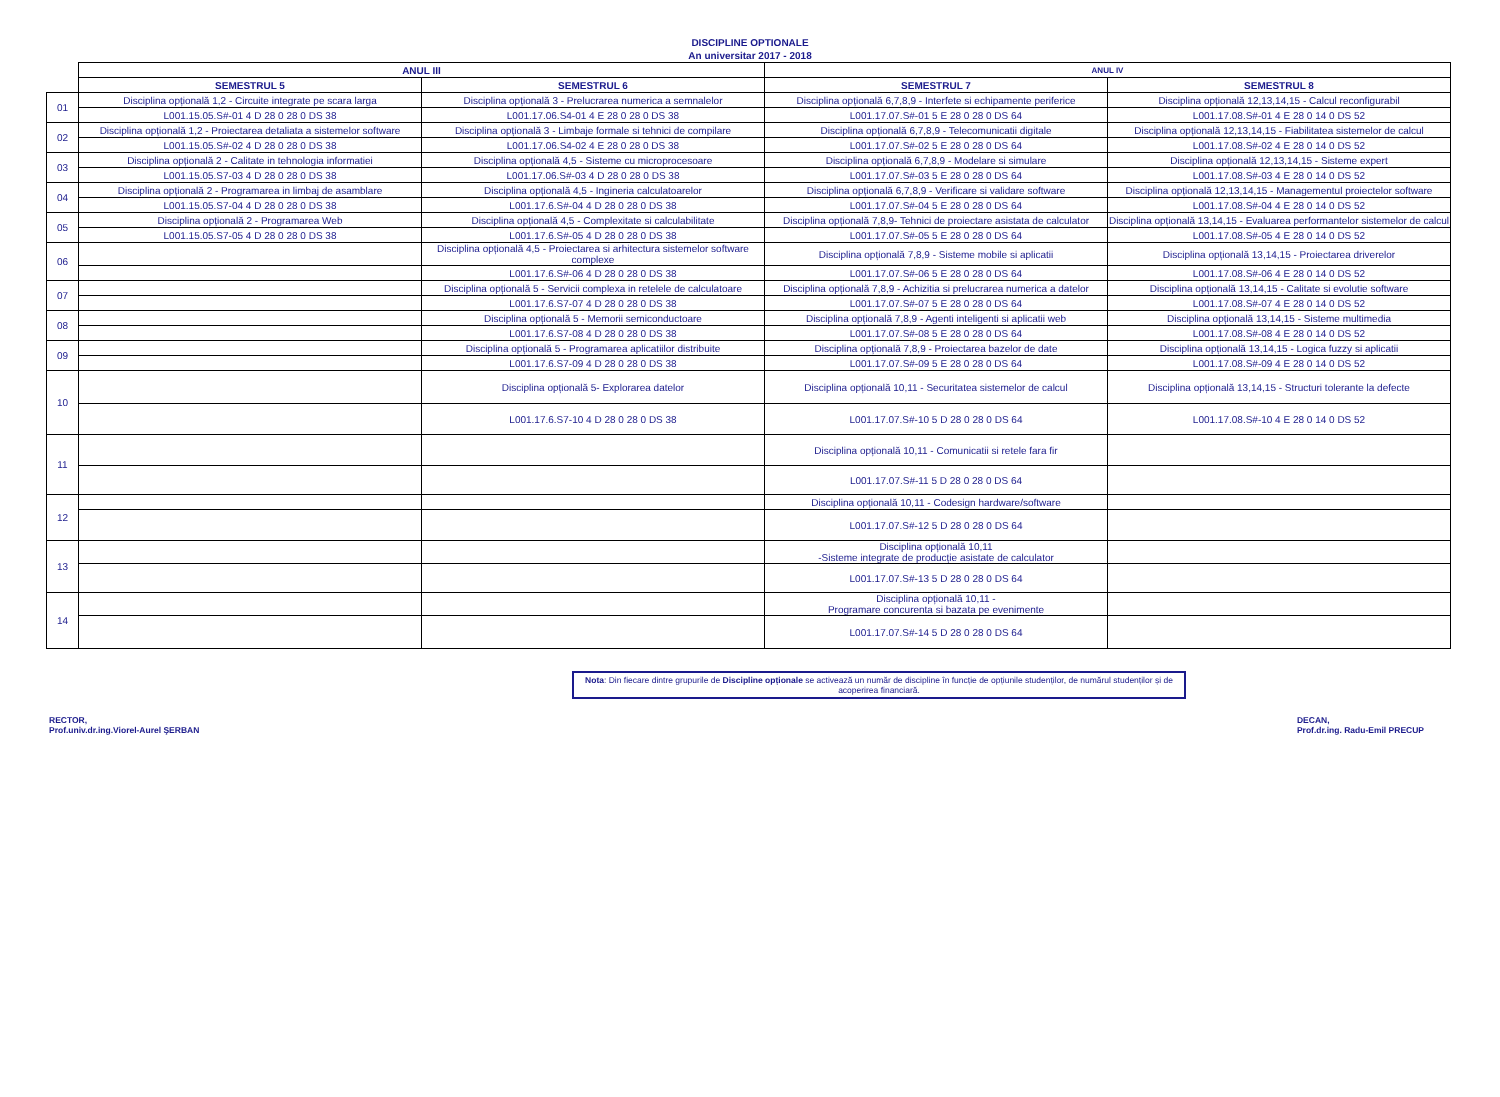DISCIPLINE OPTIONALE
An universitar 2017 - 2018
| | ANUL III | | ANUL IV | |
| --- | --- | --- | --- | --- |
| | SEMESTRUL 5 | SEMESTRUL 6 | SEMESTRUL 7 | SEMESTRUL 8 |
| 01 | Disciplina opțională 1,2 - Circuite integrate pe scara larga | Disciplina opțională 3 - Prelucrarea numerica a semnalelor | Disciplina opțională 6,7,8,9 - Interfete si echipamente periferice | Disciplina opțională 12,13,14,15 - Calcul reconfigurabil |
| | L001.15.05.S#-01 4 D 28 0 28 0 DS 38 | L001.17.06.S4-01 4 E 28 0 28 0 DS 38 | L001.17.07.S#-01 5 E 28 0 28 0 DS 64 | L001.17.08.S#-01 4 E 28 0 14 0 DS 52 |
| 02 | Disciplina opțională 1,2 - Proiectarea detaliata a sistemelor software | Disciplina opțională 3 - Limbaje formale si tehnici de compilare | Disciplina opțională 6,7,8,9 - Telecomunicatii digitale | Disciplina opțională 12,13,14,15 - Fiabilitatea sistemelor de calcul |
| | L001.15.05.S#-02 4 D 28 0 28 0 DS 38 | L001.17.06.S4-02 4 E 28 0 28 0 DS 38 | L001.17.07.S#-02 5 E 28 0 28 0 DS 64 | L001.17.08.S#-02 4 E 28 0 14 0 DS 52 |
| 03 | Disciplina opțională 2 - Calitate in tehnologia informatiei | Disciplina opțională 4,5 - Sisteme cu microprocesoare | Disciplina opțională 6,7,8,9 - Modelare si simulare | Disciplina opțională 12,13,14,15 - Sisteme expert |
| | L001.15.05.S7-03 4 D 28 0 28 0 DS 38 | L001.17.06.S#-03 4 D 28 0 28 0 DS 38 | L001.17.07.S#-03 5 E 28 0 28 0 DS 64 | L001.17.08.S#-03 4 E 28 0 14 0 DS 52 |
| 04 | Disciplina opțională 2 - Programarea in limbaj de asamblare | Disciplina opțională 4,5 - Ingineria calculatoarelor | Disciplina opțională 6,7,8,9 - Verificare si validare software | Disciplina opțională 12,13,14,15 - Managementul proiectelor software |
| | L001.15.05.S7-04 4 D 28 0 28 0 DS 38 | L001.17.6.S#-04 4 D 28 0 28 0 DS 38 | L001.17.07.S#-04 5 E 28 0 28 0 DS 64 | L001.17.08.S#-04 4 E 28 0 14 0 DS 52 |
| 05 | Disciplina opțională 2 - Programarea Web | Disciplina opțională 4,5 - Complexitate si calculabilitate | Disciplina opțională 7,8,9- Tehnici de proiectare asistata de calculator | Disciplina opțională 13,14,15 - Evaluarea performantelor sistemelor de calcul |
| | L001.15.05.S7-05 4 D 28 0 28 0 DS 38 | L001.17.6.S#-05 4 D 28 0 28 0 DS 38 | L001.17.07.S#-05 5 E 28 0 28 0 DS 64 | L001.17.08.S#-05 4 E 28 0 14 0 DS 52 |
| 06 | | Disciplina opțională 4,5 - Proiectarea si arhitectura sistemelor software complexe | Disciplina opțională 7,8,9 - Sisteme mobile si aplicatii | Disciplina opțională 13,14,15 - Proiectarea driverelor |
| | | L001.17.6.S#-06 4 D 28 0 28 0 DS 38 | L001.17.07.S#-06 5 E 28 0 28 0 DS 64 | L001.17.08.S#-06 4 E 28 0 14 0 DS 52 |
| 07 | | Disciplina opțională 5 - Servicii complexa in retelele de calculatoare | Disciplina opțională 7,8,9 - Achizitia si prelucrarea numerica a datelor | Disciplina opțională 13,14,15 - Calitate si evolutie software |
| | | L001.17.6.S7-07 4 D 28 0 28 0 DS 38 | L001.17.07.S#-07 5 E 28 0 28 0 DS 64 | L001.17.08.S#-07 4 E 28 0 14 0 DS 52 |
| 08 | | Disciplina opțională 5 - Memorii semiconductoare | Disciplina opțională 7,8,9 - Agenti inteligenti si aplicatii web | Disciplina opțională 13,14,15 - Sisteme multimedia |
| | | L001.17.6.S7-08 4 D 28 0 28 0 DS 38 | L001.17.07.S#-08 5 E 28 0 28 0 DS 64 | L001.17.08.S#-08 4 E 28 0 14 0 DS 52 |
| 09 | | Disciplina opțională 5 - Programarea aplicatiilor distribuite | Disciplina opțională 7,8,9 - Proiectarea bazelor de date | Disciplina opțională 13,14,15 - Logica fuzzy si aplicatii |
| | | L001.17.6.S7-09 4 D 28 0 28 0 DS 38 | L001.17.07.S#-09 5 E 28 0 28 0 DS 64 | L001.17.08.S#-09 4 E 28 0 14 0 DS 52 |
| 10 | | Disciplina opțională 5- Explorarea datelor | Disciplina opțională 10,11 - Securitatea sistemelor de calcul | Disciplina opțională 13,14,15 - Structuri tolerante la defecte |
| | | L001.17.6.S7-10 4 D 28 0 28 0 DS 38 | L001.17.07.S#-10 5 D 28 0 28 0 DS 64 | L001.17.08.S#-10 4 E 28 0 14 0 DS 52 |
| 11 | | | Disciplina opțională 10,11 - Comunicatii si retele fara fir | |
| | | | L001.17.07.S#-11 5 D 28 0 28 0 DS 64 | |
| 12 | | | Disciplina opțională 10,11 - Codesign hardware/software | |
| | | | L001.17.07.S#-12 5 D 28 0 28 0 DS 64 | |
| 13 | | | Disciplina opțională 10,11 -Sisteme integrate de producție asistate de calculator | |
| | | | L001.17.07.S#-13 5 D 28 0 28 0 DS 64 | |
| 14 | | | Disciplina opțională 10,11 - Programare concurenta si bazata pe evenimente | |
| | | | L001.17.07.S#-14 5 D 28 0 28 0 DS 64 | |
Nota: Din fiecare dintre grupurile de Discipline opționale se activează un număr de discipline în funcție de opțiunile studenților, de numărul studenților și de acoperirea financiară.
RECTOR,
Prof.univ.dr.ing.Viorel-Aurel ŞERBAN
DECAN,
Prof.dr.ing. Radu-Emil PRECUP